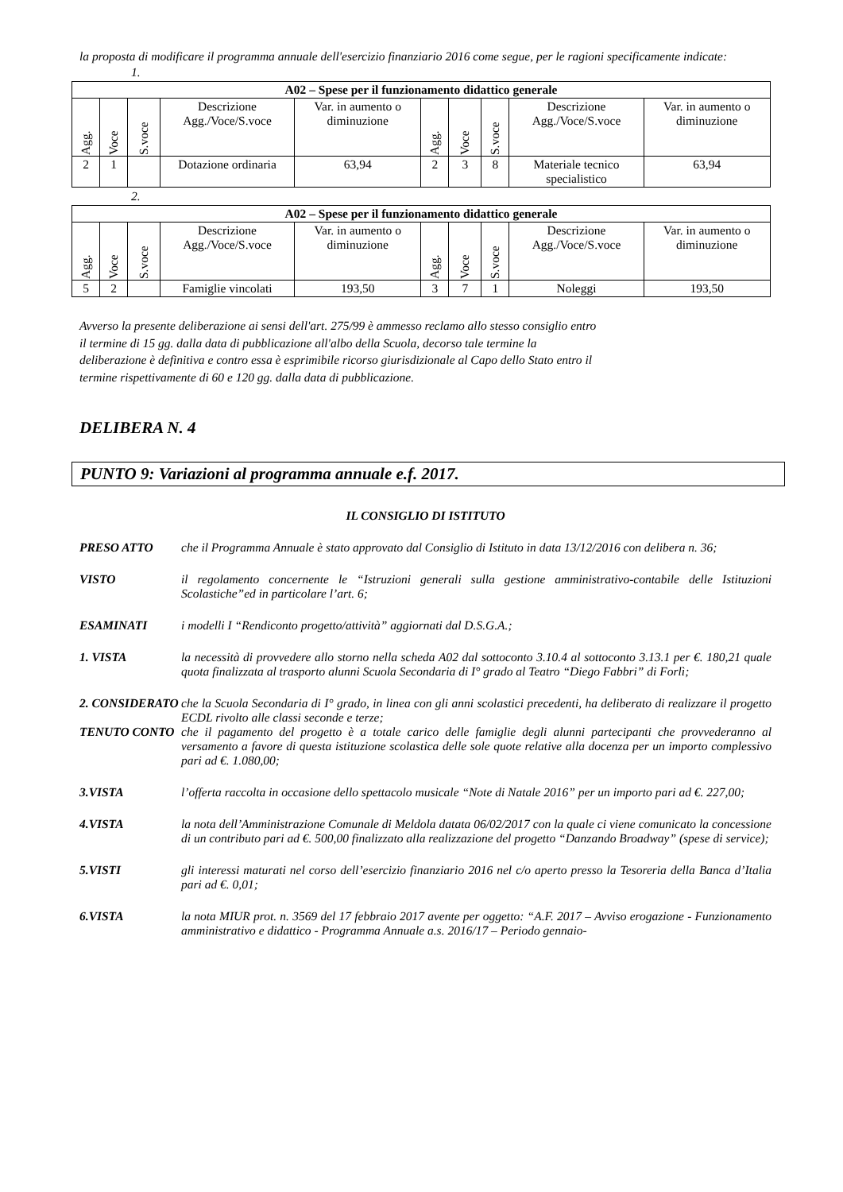la proposta di modificare il programma annuale dell'esercizio finanziario 2016 come segue, per le ragioni specificamente indicate:
1.
| A02 – Spese per il funzionamento didattico generale | | | | | | | | | |
| --- | --- | --- | --- | --- | --- | --- | --- | --- | --- |
| Agg. | Voce | S.voce | Descrizione Agg./Voce/S.voce | Var. in aumento o diminuzione | Agg. | Voce | S.voce | Descrizione Agg./Voce/S.voce | Var. in aumento o diminuzione |
| 2 | 1 | | Dotazione ordinaria | 63,94 | 2 | 3 | 8 | Materiale tecnico specialistico | 63,94 |
2.
| A02 – Spese per il funzionamento didattico generale | | | | | | | | | |
| --- | --- | --- | --- | --- | --- | --- | --- | --- | --- |
| Agg. | Voce | S.voce | Descrizione Agg./Voce/S.voce | Var. in aumento o diminuzione | Agg. | Voce | S.voce | Descrizione Agg./Voce/S.voce | Var. in aumento o diminuzione |
| 5 | 2 | | Famiglie vincolati | 193,50 | 3 | 7 | 1 | Noleggi | 193,50 |
Avverso la presente deliberazione ai sensi dell'art. 275/99 è ammesso reclamo allo stesso consiglio entro il termine di 15 gg. dalla data di pubblicazione all'albo della Scuola, decorso tale termine la deliberazione è definitiva e contro essa è esprimibile ricorso giurisdizionale al Capo dello Stato entro il termine rispettivamente di 60 e 120 gg. dalla data di pubblicazione.
DELIBERA N. 4
PUNTO 9: Variazioni al programma annuale e.f. 2017.
IL CONSIGLIO DI ISTITUTO
PRESO ATTO che il Programma Annuale è stato approvato dal Consiglio di Istituto in data 13/12/2016 con delibera n. 36;
VISTO il regolamento concernente le “Istruzioni generali sulla gestione amministrativo-contabile delle Istituzioni Scolastiche”ed in particolare l’art. 6;
ESAMINATI i modelli I “Rendiconto progetto/attività” aggiornati dal D.S.G.A.;
1. VISTA la necessità di provvedere allo storno nella scheda A02 dal sottoconto 3.10.4 al sottoconto 3.13.1 per €. 180,21 quale quota finalizzata al trasporto alunni Scuola Secondaria di I° grado al Teatro “Diego Fabbri” di Forlì;
2. CONSIDERATO
che la Scuola Secondaria di I° grado, in linea con gli anni scolastici precedenti, ha deliberato di realizzare il progetto ECDL rivolto alle classi seconde e terze;
TENUTO CONTO che il pagamento del progetto è a totale carico delle famiglie degli alunni partecipanti che provvederanno al versamento a favore di questa istituzione scolastica delle sole quote relative alla docenza per un importo complessivo pari ad €. 1.080,00;
3.VISTA l’offerta raccolta in occasione dello spettacolo musicale “Note di Natale 2016” per un importo pari ad €. 227,00;
4.VISTA la nota dell’Amministrazione Comunale di Meldola datata 06/02/2017 con la quale ci viene comunicato la concessione di un contributo pari ad €. 500,00 finalizzato alla realizzazione del progetto “Danzando Broadway” (spese di service);
5.VISTI gli interessi maturati nel corso dell’esercizio finanziario 2016 nel c/o aperto presso la Tesoreria della Banca d’Italia pari ad €. 0,01;
6.VISTA la nota MIUR prot. n. 3569 del 17 febbraio 2017 avente per oggetto: “A.F. 2017 – Avviso erogazione - Funzionamento amministrativo e didattico - Programma Annuale a.s. 2016/17 – Periodo gennaio-